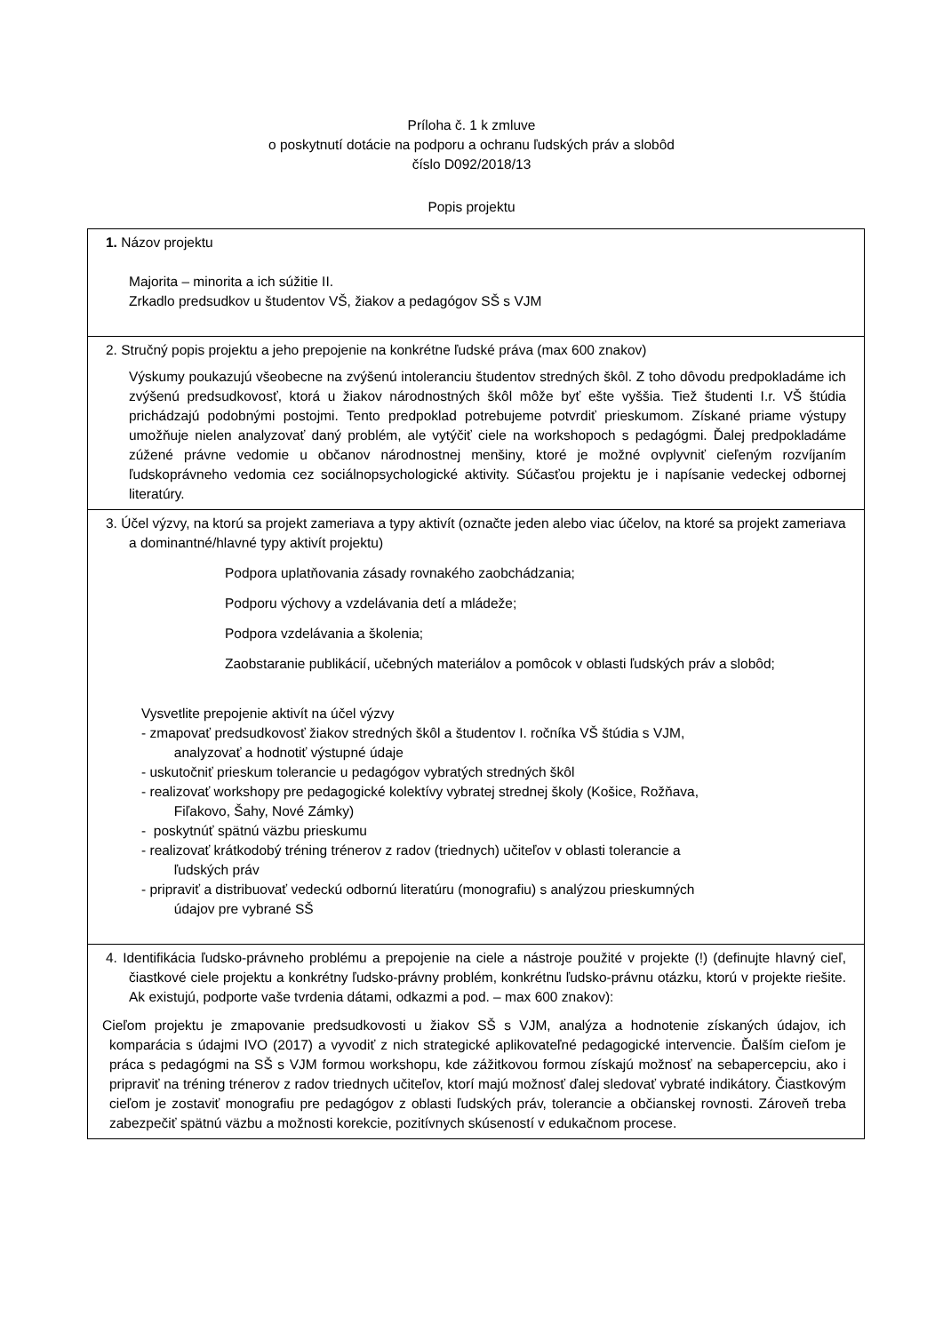Príloha č. 1 k zmluve
o poskytnutí dotácie na podporu a ochranu ľudských práv a slobôd
číslo D092/2018/13
Popis projektu
| 1. Názov projektu Majorita – minorita a ich súžitie II. Zrkadlo predsudkov u študentov VŠ, žiakov a pedagógov SŠ s VJM |
| 2. Stručný popis projektu a jeho prepojenie na konkrétne ľudské práva (max 600 znakov) Výskumy poukazujú všeobecne na zvýšenú intoleranciu študentov stredných škôl. Z toho dôvodu predpokladáme ich zvýšenú predsudkovosť, ktorá u žiakov národnostných škôl môže byť ešte vyššia. Tiež študenti I.r. VŠ štúdia prichádzajú podobnými postojmi. Tento predpoklad potrebujeme potvrdiť prieskumom. Získané priame výstupy umožňuje nielen analyzovať daný problém, ale vytýčiť ciele na workshopoch s pedagógmi. Ďalej predpokladáme zúžené právne vedomie u občanov národnostnej menšiny, ktoré je možné ovplyvniť cieľeným rozvíjaním ľudskoprávneho vedomia cez sociálnopsychologické aktivity. Súčasťou projektu je i napísanie vedeckej odbornej literatúry. |
| 3. Účel výzvy, na ktorú sa projekt zameriava a typy aktivít (označte jeden alebo viac účelov, na ktoré sa projekt zameriava a dominantné/hlavné typy aktivít projektu) Podpora uplatňovania zásady rovnakého zaobchádzania; Podporu výchovy a vzdelávania detí a mládeže; Podpora vzdelávania a školenia; Zaobstaranie publikácií, učebných materiálov a pomôcok v oblasti ľudských práv a slobôd; Vysvetlite prepojenie aktivít na účel výzvy - zmapovať predsudkovosť žiakov stredných škôl a študentov I. ročníka VŠ štúdia s VJM, analyzovať a hodnotiť výstupné údaje - uskutočniť prieskum tolerancie u pedagógov vybratých stredných škôl - realizovať workshopy pre pedagogické kolektívy vybratej strednej školy (Košice, Rožňava, Fiľakovo, Šahy, Nové Zámky) - poskytnúť spätnú väzbu prieskumu - realizovať krátkodobý tréning trénerov z radov (triednych) učiteľov v oblasti tolerancie a ľudských práv - pripraviť a distribuovať vedeckú odbornú literatúru (monografiu) s analýzou prieskumných údajov pre vybrané SŠ |
| 4. Identifikácia ľudsko-právneho problému a prepojenie na ciele a nástroje použité v projekte (!) (definujte hlavný cieľ, čiastkové ciele projektu a konkrétny ľudsko-právny problém, konkrétnu ľudsko-právnu otázku, ktorú v projekte riešite. Ak existujú, podporte vaše tvrdenia dátami, odkazmi a pod. – max 600 znakov): Cieľom projektu je zmapovanie predsudkovosti u žiakov SŠ s VJM, analýza a hodnotenie získaných údajov, ich komparácia s údajmi IVO (2017) a vyvodiť z nich strategické aplikovateľné pedagogické intervencie. Ďalším cieľom je práca s pedagógmi na SŠ s VJM formou workshopu, kde zážitkovou formou získajú možnosť na sebapercepciu, ako i pripraviť na tréning trénerov z radov triednych učiteľov, ktorí majú možnosť ďalej sledovať vybraté indikátory. Čiastkovým cieľom je zostaviť monografiu pre pedagógov z oblasti ľudských práv, tolerancie a občianskej rovnosti. Zároveň treba zabezpečiť spätnú väzbu a možnosti korekcie, pozitívnych skúseností v edukačnom procese. |